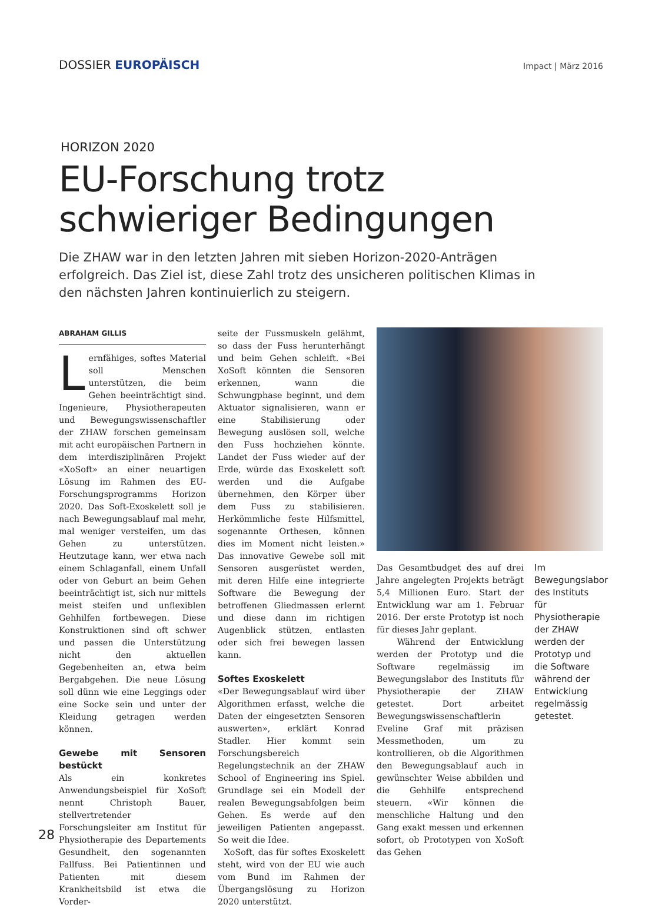DOSSIER EUROPÄISCH
Impact | März 2016
HORIZON 2020
EU-Forschung trotz schwieriger Bedingungen
Die ZHAW war in den letzten Jahren mit sieben Horizon-2020-Anträgen erfolgreich. Das Ziel ist, diese Zahl trotz des unsicheren politischen Klimas in den nächsten Jahren kontinuierlich zu steigern.
ABRAHAM GILLIS
Lernfähiges, softes Material soll Menschen unterstützen, die beim Gehen beeinträchtigt sind. Ingenieure, Physiotherapeuten und Bewegungswissenschaftler der ZHAW forschen gemeinsam mit acht europäischen Partnern in dem interdisziplinären Projekt «XoSoft» an einer neuartigen Lösung im Rahmen des EU-Forschungsprogramms Horizon 2020. Das Soft-Exoskelett soll je nach Bewegungsablauf mal mehr, mal weniger versteifen, um das Gehen zu unterstützen. Heutzutage kann, wer etwa nach einem Schlaganfall, einem Unfall oder von Geburt an beim Gehen beeinträchtigt ist, sich nur mittels meist steifen und unflexiblen Gehhilfen fortbewegen. Diese Konstruktionen sind oft schwer und passen die Unterstützung nicht den aktuellen Gegebenheiten an, etwa beim Bergabgehen. Die neue Lösung soll dünn wie eine Leggings oder eine Socke sein und unter der Kleidung getragen werden können.
Gewebe mit Sensoren bestückt
Als ein konkretes Anwendungsbeispiel für XoSoft nennt Christoph Bauer, stellvertretender Forschungsleiter am Institut für Physiotherapie des Departements Gesundheit, den sogenannten Fallfuss. Bei Patientinnen und Patienten mit diesem Krankheitsbild ist etwa die Vorder-
seite der Fussmuskeln gelähmt, so dass der Fuss herunterhängt und beim Gehen schleift. «Bei XoSoft könnten die Sensoren erkennen, wann die Schwungphase beginnt, und dem Aktuator signalisieren, wann er eine Stabilisierung oder Bewegung auslösen soll, welche den Fuss hochziehen könnte. Landet der Fuss wieder auf der Erde, würde das Exoskelett soft werden und die Aufgabe übernehmen, den Körper über dem Fuss zu stabilisieren. Herkömmliche feste Hilfsmittel, sogenannte Orthesen, können dies im Moment nicht leisten.» Das innovative Gewebe soll mit Sensoren ausgerüstet werden, mit deren Hilfe eine integrierte Software die Bewegung der betroffenen Gliedmassen erlernt und diese dann im richtigen Augenblick stützen, entlasten oder sich frei bewegen lassen kann.
Softes Exoskelett
«Der Bewegungsablauf wird über Algorithmen erfasst, welche die Daten der eingesetzten Sensoren auswerten», erklärt Konrad Stadler. Hier kommt sein Forschungsbereich Regelungstechnik an der ZHAW School of Engineering ins Spiel. Grundlage sei ein Modell der realen Bewegungsabfolgen beim Gehen. Es werde auf den jeweiligen Patienten angepasst. So weit die Idee.
XoSoft, das für softes Exoskelett steht, wird von der EU wie auch vom Bund im Rahmen der Übergangslösung zu Horizon 2020 unterstützt.
Das Gesamtbudget des auf drei Jahre angelegten Projekts beträgt 5,4 Millionen Euro. Start der Entwicklung war am 1. Februar 2016. Der erste Prototyp ist noch für dieses Jahr geplant.
Während der Entwicklung werden der Prototyp und die Software regelmässig im Bewegungslabor des Instituts für Physiotherapie der ZHAW getestet. Dort arbeitet Bewegungswissenschaftlerin Eveline Graf mit präzisen Messmethoden, um zu kontrollieren, ob die Algorithmen den Bewegungsablauf auch in gewünschter Weise abbilden und die Gehhilfe entsprechend steuern. «Wir können die menschliche Haltung und den Gang exakt messen und erkennen sofort, ob Prototypen von XoSoft das Gehen
Im Bewegungslabor des Instituts für Physiotherapie der ZHAW werden der Prototyp und die Software während der Entwicklung regelmässig getestet.
28